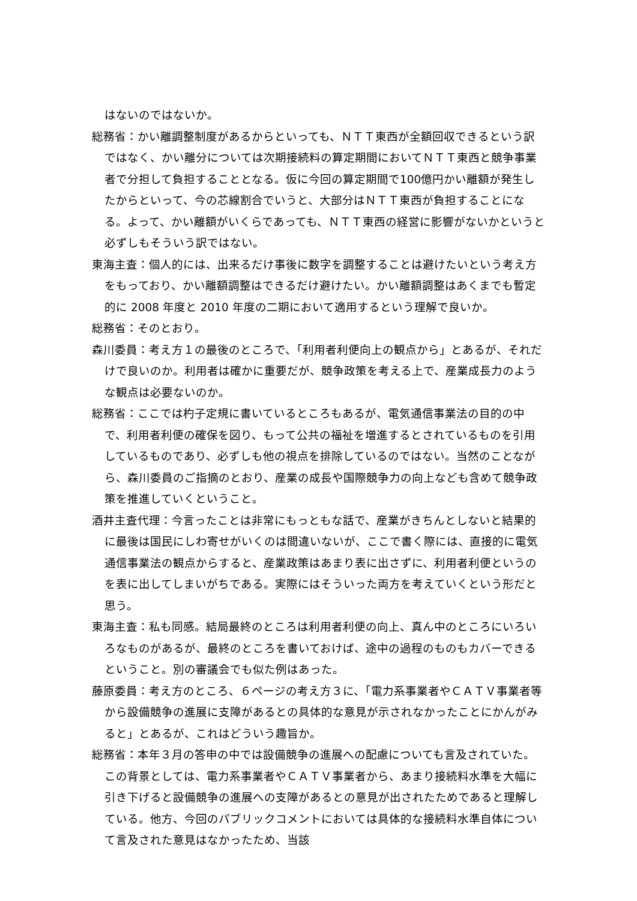はないのではないか。
総務省：かい離調整制度があるからといっても、ＮＴＴ東西が全額回収できるという訳ではなく、かい離分については次期接続料の算定期間においてＮＴＴ東西と競争事業者で分担して負担することとなる。仮に今回の算定期間で100億円かい離額が発生したからといって、今の芯線割合でいうと、大部分はＮＴＴ東西が負担することになる。よって、かい離額がいくらであっても、ＮＴＴ東西の経営に影響がないかというと必ずしもそういう訳ではない。
東海主査：個人的には、出来るだけ事後に数字を調整することは避けたいという考え方をもっており、かい離額調整はできるだけ避けたい。かい離額調整はあくまでも暫定的に 2008 年度と 2010 年度の二期において適用するという理解で良いか。
総務省：そのとおり。
森川委員：考え方１の最後のところで、「利用者利便向上の観点から」とあるが、それだけで良いのか。利用者は確かに重要だが、競争政策を考える上で、産業成長力のような観点は必要ないのか。
総務省：ここでは杓子定規に書いているところもあるが、電気通信事業法の目的の中で、利用者利便の確保を図り、もって公共の福祉を増進するとされているものを引用しているものであり、必ずしも他の視点を排除しているのではない。当然のことながら、森川委員のご指摘のとおり、産業の成長や国際競争力の向上なども含めて競争政策を推進していくということ。
酒井主査代理：今言ったことは非常にもっともな話で、産業がきちんとしないと結果的に最後は国民にしわ寄せがいくのは間違いないが、ここで書く際には、直接的に電気通信事業法の観点からすると、産業政策はあまり表に出さずに、利用者利便というのを表に出してしまいがちである。実際にはそういった両方を考えていくという形だと思う。
東海主査：私も同感。結局最終のところは利用者利便の向上、真ん中のところにいろいろなものがあるが、最終のところを書いておけば、途中の過程のものもカバーできるということ。別の審議会でも似た例はあった。
藤原委員：考え方のところ、６ページの考え方３に、「電力系事業者やＣＡＴＶ事業者等から設備競争の進展に支障があるとの具体的な意見が示されなかったことにかんがみると」とあるが、これはどういう趣旨か。
総務省：本年３月の答申の中では設備競争の進展への配慮についても言及されていた。この背景としては、電力系事業者やＣＡＴＶ事業者から、あまり接続料水準を大幅に引き下げると設備競争の進展への支障があるとの意見が出されたためであると理解している。他方、今回のパブリックコメントにおいては具体的な接続料水準自体について言及された意見はなかったため、当該